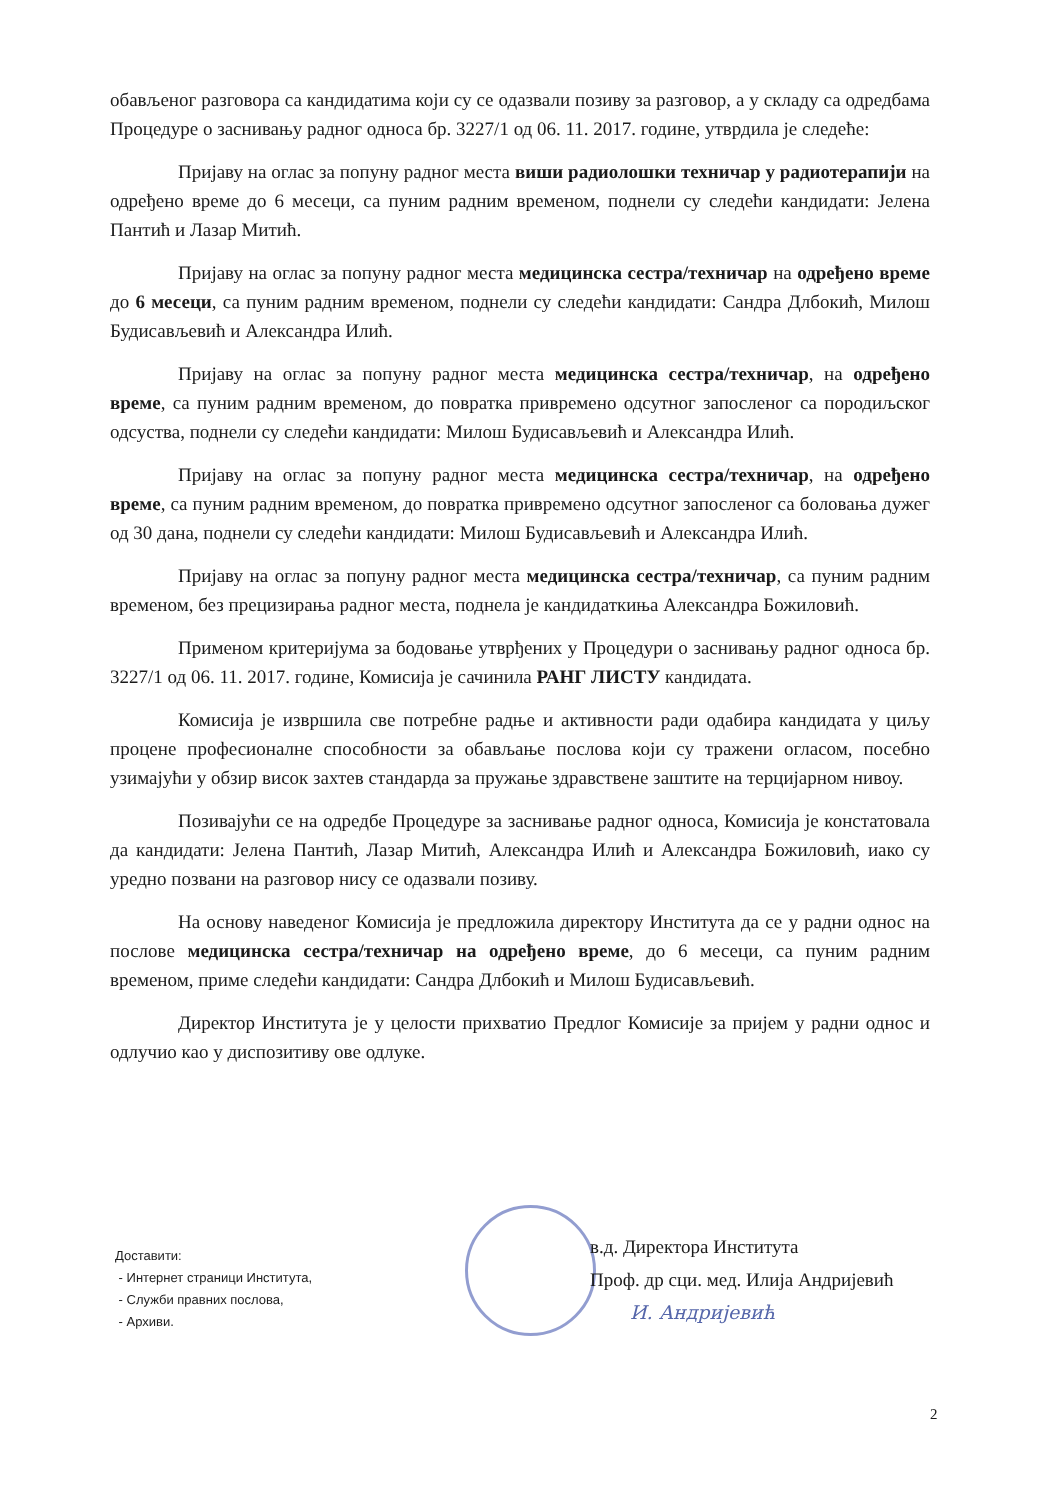обављеног разговора са кандидатима који су се одазвали позиву за разговор, а у складу са одредбама Процедуре о заснивању радног односа бр. 3227/1 од 06. 11. 2017. године, утврдила је следеће:
Пријаву на оглас за попуну радног места виши радиолошки техничар у радиотерапији на одређено време до 6 месеци, са пуним радним временом, поднели су следећи кандидати: Јелена Пантић и Лазар Митић.
Пријаву на оглас за попуну радног места медицинска сестра/техничар на одређено време до 6 месеци, са пуним радним временом, поднели су следећи кандидати: Сандра Длбокић, Милош Будисављевић и Александра Илић.
Пријаву на оглас за попуну радног места медицинска сестра/техничар, на одређено време, са пуним радним временом, до повратка привремено одсутног запосленог са породиљског одсуства, поднели су следећи кандидати: Милош Будисављевић и Александра Илић.
Пријаву на оглас за попуну радног места медицинска сестра/техничар, на одређено време, са пуним радним временом, до повратка привремено одсутног запосленог са боловања дужег од 30 дана, поднели су следећи кандидати: Милош Будисављевић и Александра Илић.
Пријаву на оглас за попуну радног места медицинска сестра/техничар, са пуним радним временом, без прецизирања радног места, поднела је кандидаткиња Александра Божиловић.
Применом критеријума за бодовање утврђених у Процедури о заснивању радног односа бр. 3227/1 од 06. 11. 2017. године, Комисија је сачинила РАНГ ЛИСТУ кандидата.
Комисија је извршила све потребне радње и активности ради одабира кандидата у циљу процене професионалне способности за обављање послова који су тражени огласом, посебно узимајући у обзир висок захтев стандарда за пружање здравствене заштите на терцијарном нивоу.
Позивајући се на одредбе Процедуре за заснивање радног односа, Комисија је констатовала да кандидати: Јелена Пантић, Лазар Митић, Александра Илић и Александра Божиловић, иако су уредно позвани на разговор нису се одазвали позиву.
На основу наведеног Комисија је предложила директору Института да се у радни однос на послове медицинска сестра/техничар на одређено време, до 6 месеци, са пуним радним временом, приме следећи кандидати: Сандра Длбокић и Милош Будисављевић.
Директор Института је у целости прихватио Предлог Комисије за пријем у радни однос и одлучио као у диспозитиву ове одлуке.
Доставити:
- Интернет страници Института,
- Служби правних послова,
- Архиви.
в.д. Директора Института
Проф. др сци. мед. Илија Андријевић
И. Андријевић
2